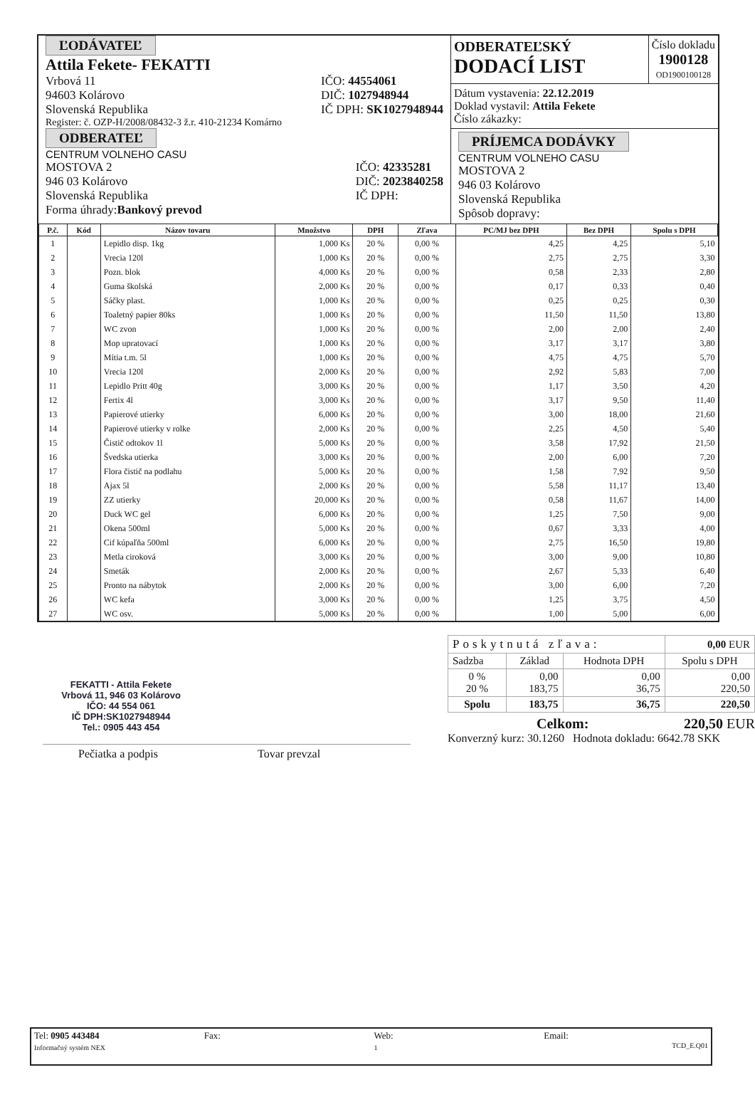ĽODÁVATEĽ
Attila Fekete- FEKATTI
Vrbová 11
94603 Kolárovo
Slovenská Republika
IČO: 44554061
DIČ: 1027948944
IČ DPH: SK1027948944
Register: č. OZP-H/2008/08432-3 ž.r. 410-21234 Komárno
ODBERATEĽ
CENTRUM VOLNEHO CASU
MOSTOVA 2
946 03 Kolárovo
Slovenská Republika
IČO: 42335281
DIČ: 2023840258
IČ DPH:
Forma úhrady:Bankový prevod
ODBERATEĽSKÝ
DODACÍ LIST
Číslo dokladu
1900128
OD1900100128
Dátum vystavenia: 22.12.2019
Doklad vystavil: Attila Fekete
Číslo zákazky:
PRÍJEMCA DODÁVKY
CENTRUM VOLNEHO CASU
MOSTOVA 2
946 03 Kolárovo
Slovenská Republika
Spôsob dopravy:
| P.č. | Kód | Názov tovaru | Množstvo | DPH | Zľava | PC/MJ bez DPH | Bez DPH | Spolu s DPH |
| --- | --- | --- | --- | --- | --- | --- | --- | --- |
| 1 | | Lepidlo disp. 1kg | 1,000 Ks | 20 % | 0,00 % | 4,25 | 4,25 | 5,10 |
| 2 | | Vrecia 120l | 1,000 Ks | 20 % | 0,00 % | 2,75 | 2,75 | 3,30 |
| 3 | | Pozn. blok | 4,000 Ks | 20 % | 0,00 % | 0,58 | 2,33 | 2,80 |
| 4 | | Guma školská | 2,000 Ks | 20 % | 0,00 % | 0,17 | 0,33 | 0,40 |
| 5 | | Sáčky plast. | 1,000 Ks | 20 % | 0,00 % | 0,25 | 0,25 | 0,30 |
| 6 | | Toaletný papier 80ks | 1,000 Ks | 20 % | 0,00 % | 11,50 | 11,50 | 13,80 |
| 7 | | WC zvon | 1,000 Ks | 20 % | 0,00 % | 2,00 | 2,00 | 2,40 |
| 8 | | Mop upratovací | 1,000 Ks | 20 % | 0,00 % | 3,17 | 3,17 | 3,80 |
| 9 | | Mítia t.m. 5l | 1,000 Ks | 20 % | 0,00 % | 4,75 | 4,75 | 5,70 |
| 10 | | Vrecia 120l | 2,000 Ks | 20 % | 0,00 % | 2,92 | 5,83 | 7,00 |
| 11 | | Lepidlo Pritt 40g | 3,000 Ks | 20 % | 0,00 % | 1,17 | 3,50 | 4,20 |
| 12 | | Fertix 4l | 3,000 Ks | 20 % | 0,00 % | 3,17 | 9,50 | 11,40 |
| 13 | | Papierové utierky | 6,000 Ks | 20 % | 0,00 % | 3,00 | 18,00 | 21,60 |
| 14 | | Papierové utierky v rolke | 2,000 Ks | 20 % | 0,00 % | 2,25 | 4,50 | 5,40 |
| 15 | | Čistič odtokov 1l | 5,000 Ks | 20 % | 0,00 % | 3,58 | 17,92 | 21,50 |
| 16 | | Švedska utierka | 3,000 Ks | 20 % | 0,00 % | 2,00 | 6,00 | 7,20 |
| 17 | | Flora čistič na podlahu | 5,000 Ks | 20 % | 0,00 % | 1,58 | 7,92 | 9,50 |
| 18 | | Ajax 5l | 2,000 Ks | 20 % | 0,00 % | 5,58 | 11,17 | 13,40 |
| 19 | | ZZ utierky | 20,000 Ks | 20 % | 0,00 % | 0,58 | 11,67 | 14,00 |
| 20 | | Duck WC gel | 6,000 Ks | 20 % | 0,00 % | 1,25 | 7,50 | 9,00 |
| 21 | | Okena 500ml | 5,000 Ks | 20 % | 0,00 % | 0,67 | 3,33 | 4,00 |
| 22 | | Cif kúpaľňa 500ml | 6,000 Ks | 20 % | 0,00 % | 2,75 | 16,50 | 19,80 |
| 23 | | Metla ciroková | 3,000 Ks | 20 % | 0,00 % | 3,00 | 9,00 | 10,80 |
| 24 | | Smeták | 2,000 Ks | 20 % | 0,00 % | 2,67 | 5,33 | 6,40 |
| 25 | | Pronto na nábytok | 2,000 Ks | 20 % | 0,00 % | 3,00 | 6,00 | 7,20 |
| 26 | | WC kefa | 3,000 Ks | 20 % | 0,00 % | 1,25 | 3,75 | 4,50 |
| 27 | | WC osv. | 5,000 Ks | 20 % | 0,00 % | 1,00 | 5,00 | 6,00 |
FEKATTI - Attila Fekete
Vrbová 11, 946 03 Kolárovo
IČO: 44 554 061
IČ DPH:SK1027948944
Tel.: 0905 443 454
Pečiatka a podpis Tovar prevzal
| Poskytnutá zľava: | | | 0,00 EUR |
| Sadzba | Základ | Hodnota DPH | Spolu s DPH |
| 0 % 20 % | 0,00 183,75 | 0,00 36,75 | 0,00 220,50 |
| Spolu | 183,75 | 36,75 | 220,50 |
Celkom: 220,50 EUR
Konverzný kurz: 30.1260 Hodnota dokladu: 6642.78 SKK
Tel: 0905 443484
Informačný systém NEX
Fax: Web:
1
Email:
TCD_E.Q01